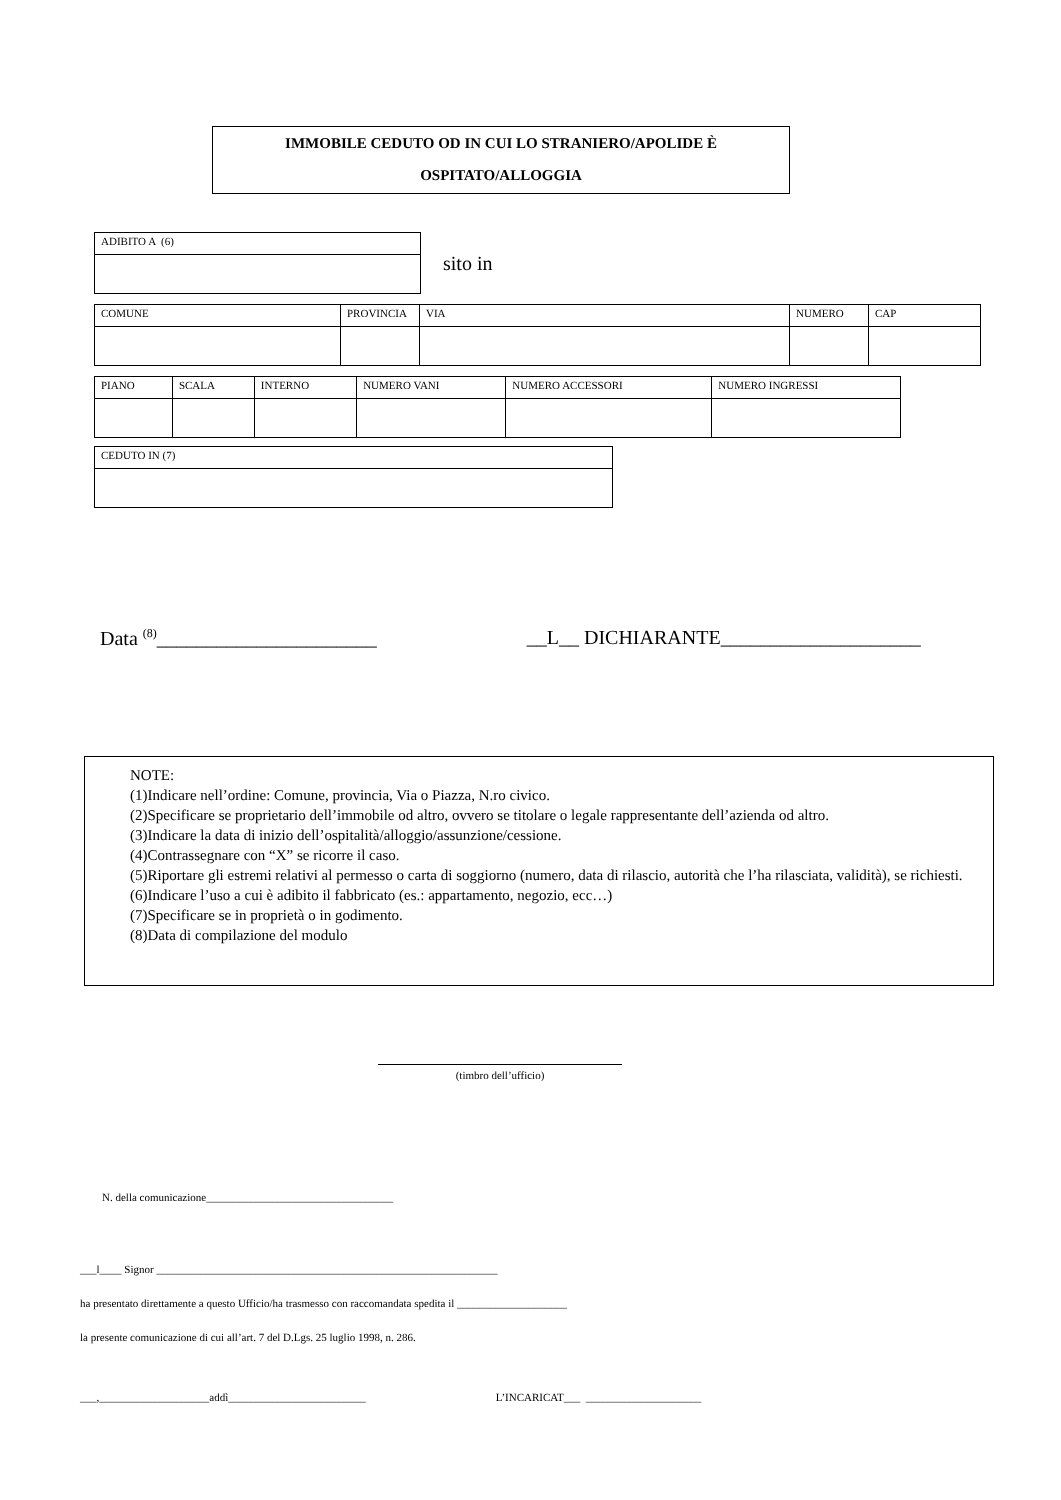IMMOBILE CEDUTO OD IN CUI LO STRANIERO/APOLIDE È
OSPITATO/ALLOGGIA
| ADIBITO A (6) |
sito in
| COMUNE | PROVINCIA | VIA | NUMERO | CAP |
| PIANO | SCALA | INTERNO | NUMERO VANI | NUMERO ACCESSORI | NUMERO INGRESSI |
| CEDUTO IN (7) |
Data <sup>(8)</sup>______________________ __L__ DICHIARANTE____________________
NOTE:
(1)Indicare nell’ordine: Comune, provincia, Via o Piazza, N.ro civico.
(2)Specificare se proprietario dell’immobile od altro, ovvero se titolare o legale rappresentante dell’azienda od altro.
(3)Indicare la data di inizio dell’ospitalità/alloggio/assunzione/cessione.
(4)Contrassegnare con “X” se ricorre il caso.
(5)Riportare gli estremi relativi al permesso o carta di soggiorno (numero, data di rilascio, autorità che l’ha rilasciata, validità), se richiesti.
(6)Indicare l’uso a cui è adibito il fabbricato (es.: appartamento, negozio, ecc…)
(7)Specificare se in proprietà o in godimento.
(8)Data di compilazione del modulo
(timbro dell’ufficio)
N. della comunicazione__________________________________
___l____ Signor ______________________________________________________________
ha presentato direttamente a questo Ufficio/ha trasmesso con raccomandata spedita il ____________________
la presente comunicazione di cui all’art. 7 del D.Lgs. 25 luglio 1998, n. 286.
___,____________________addì_________________________ L’INCARICAT___ _____________________